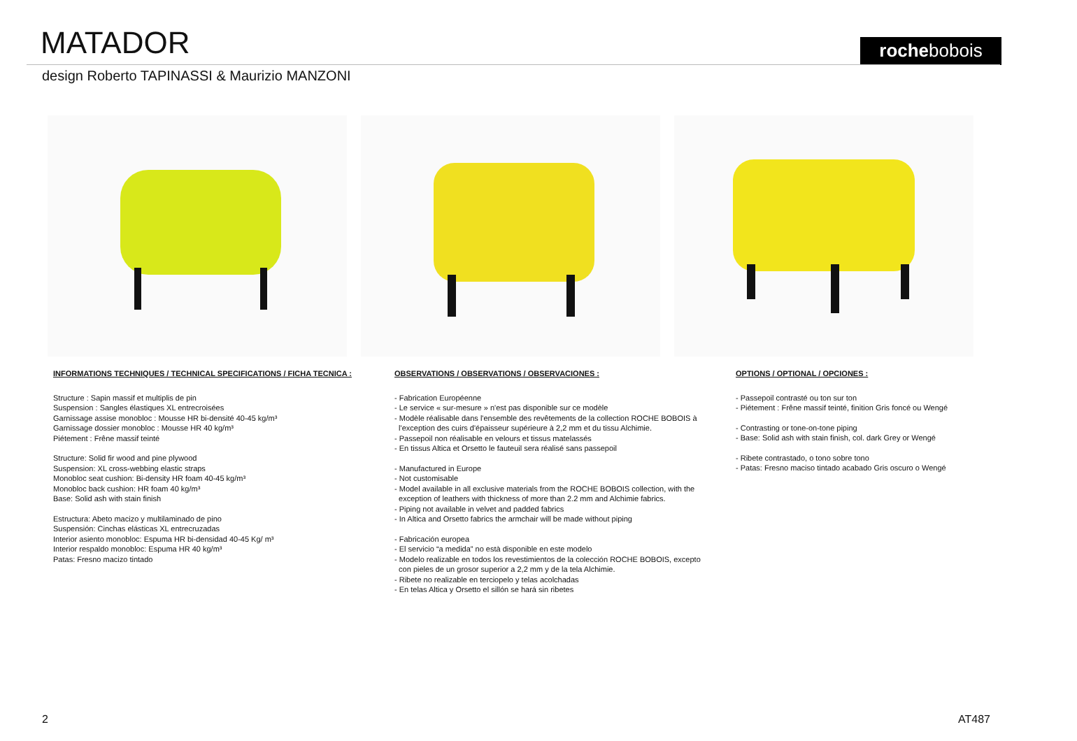MATADOR rochebobois
design Roberto TAPINASSI & Maurizio MANZONI
INFORMATIONS TECHNIQUES / TECHNICAL SPECIFICATIONS / FICHA TECNICA :
Structure : Sapin massif et multiplis de pin
Suspension : Sangles élastiques XL entrecroisées
Garnissage assise monobloc : Mousse HR bi-densité 40-45 kg/m³
Garnissage dossier monobloc : Mousse HR 40 kg/m³
Piétement : Frêne massif teinté
Structure: Solid fir wood and pine plywood
Suspension: XL cross-webbing elastic straps
Monobloc seat cushion: Bi-density HR foam 40-45 kg/m³
Monobloc back cushion: HR foam 40 kg/m³
Base: Solid ash with stain finish
Estructura: Abeto macizo y multilaminado de pino
Suspensión: Cinchas elásticas XL entrecruzadas
Interior asiento monobloc: Espuma HR bi-densidad 40-45 Kg/ m³
Interior respaldo monobloc: Espuma HR 40 kg/m³
Patas: Fresno macizo tintado
OBSERVATIONS / OBSERVATIONS / OBSERVACIONES :
- Fabrication Européenne
- Le service « sur-mesure » n'est pas disponible sur ce modèle
- Modèle réalisable dans l'ensemble des revêtements de la collection ROCHE BOBOIS à
l'exception des cuirs d'épaisseur supérieure à 2,2 mm et du tissu Alchimie.
- Passepoil non réalisable en velours et tissus matelassés
- En tissus Altica et Orsetto le fauteuil sera réalisé sans passepoil
- Manufactured in Europe
- Not customisable
- Model available in all exclusive materials from the ROCHE BOBOIS collection, with the
exception of leathers with thickness of more than 2.2 mm and Alchimie fabrics.
- Piping not available in velvet and padded fabrics
- In Altica and Orsetto fabrics the armchair will be made without piping
- Fabricación europea
- El servicio “a medida” no està disponible en este modelo
- Modelo realizable en todos los revestimientos de la colección ROCHE BOBOIS, excepto
con pieles de un grosor superior a 2,2 mm y de la tela Alchimie.
- Ribete no realizable en terciopelo y telas acolchadas
- En telas Altica y Orsetto el sillón se hará sin ribetes
OPTIONS / OPTIONAL / OPCIONES :
- Passepoil contrasté ou ton sur ton
- Piétement : Frêne massif teinté, finition Gris foncé ou Wengé
- Contrasting or tone-on-tone piping
- Base: Solid ash with stain finish, col. dark Grey or Wengé
- Ribete contrastado, o tono sobre tono
- Patas: Fresno maciso tintado acabado Gris oscuro o Wengé
2 AT487